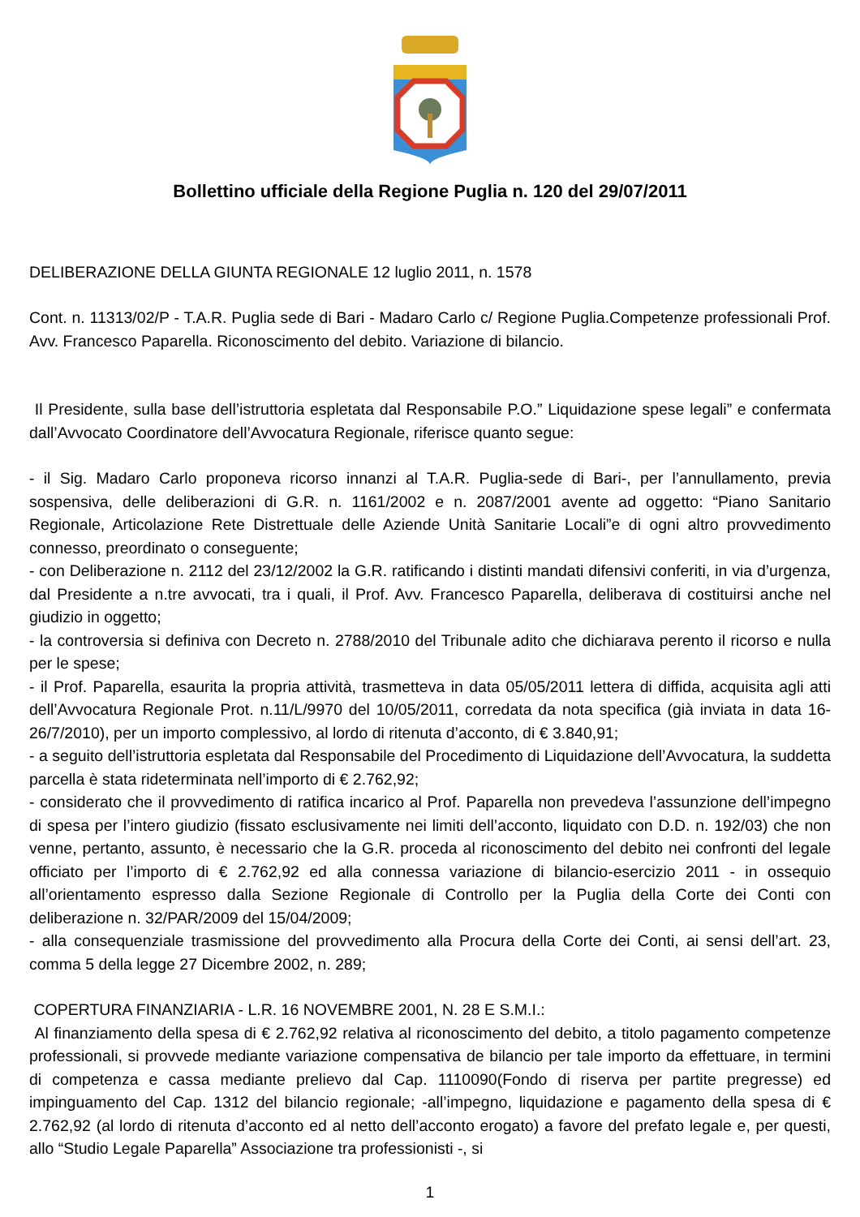Bollettino ufficiale della Regione Puglia n. 120 del 29/07/2011
DELIBERAZIONE DELLA GIUNTA REGIONALE 12 luglio 2011, n. 1578
Cont. n. 11313/02/P - T.A.R. Puglia sede di Bari - Madaro Carlo c/ Regione Puglia.Competenze professionali Prof. Avv. Francesco Paparella. Riconoscimento del debito. Variazione di bilancio.
Il Presidente, sulla base dell’istruttoria espletata dal Responsabile P.O.” Liquidazione spese legali” e confermata dall’Avvocato Coordinatore dell’Avvocatura Regionale, riferisce quanto segue:
- il Sig. Madaro Carlo proponeva ricorso innanzi al T.A.R. Puglia-sede di Bari-, per l’annullamento, previa sospensiva, delle deliberazioni di G.R. n. 1161/2002 e n. 2087/2001 avente ad oggetto: “Piano Sanitario Regionale, Articolazione Rete Distrettuale delle Aziende Unità Sanitarie Locali”e di ogni altro provvedimento connesso, preordinato o conseguente;
- con Deliberazione n. 2112 del 23/12/2002 la G.R. ratificando i distinti mandati difensivi conferiti, in via d’urgenza, dal Presidente a n.tre avvocati, tra i quali, il Prof. Avv. Francesco Paparella, deliberava di costituirsi anche nel giudizio in oggetto;
- la controversia si definiva con Decreto n. 2788/2010 del Tribunale adito che dichiarava perento il ricorso e nulla per le spese;
- il Prof. Paparella, esaurita la propria attività, trasmetteva in data 05/05/2011 lettera di diffida, acquisita agli atti dell’Avvocatura Regionale Prot. n.11/L/9970 del 10/05/2011, corredata da nota specifica (già inviata in data 16-26/7/2010), per un importo complessivo, al lordo di ritenuta d’acconto, di € 3.840,91;
- a seguito dell’istruttoria espletata dal Responsabile del Procedimento di Liquidazione dell’Avvocatura, la suddetta parcella è stata rideterminata nell’importo di € 2.762,92;
- considerato che il provvedimento di ratifica incarico al Prof. Paparella non prevedeva l’assunzione dell’impegno di spesa per l’intero giudizio (fissato esclusivamente nei limiti dell’acconto, liquidato con D.D. n. 192/03) che non venne, pertanto, assunto, è necessario che la G.R. proceda al riconoscimento del debito nei confronti del legale officiato per l’importo di € 2.762,92 ed alla connessa variazione di bilancio-esercizio 2011 - in ossequio all’orientamento espresso dalla Sezione Regionale di Controllo per la Puglia della Corte dei Conti con deliberazione n. 32/PAR/2009 del 15/04/2009;
- alla consequenziale trasmissione del provvedimento alla Procura della Corte dei Conti, ai sensi dell’art. 23, comma 5 della legge 27 Dicembre 2002, n. 289;
COPERTURA FINANZIARIA - L.R. 16 NOVEMBRE 2001, N. 28 E S.M.I.:
Al finanziamento della spesa di € 2.762,92 relativa al riconoscimento del debito, a titolo pagamento competenze professionali, si provvede mediante variazione compensativa de bilancio per tale importo da effettuare, in termini di competenza e cassa mediante prelievo dal Cap. 1110090(Fondo di riserva per partite pregresse) ed impinguamento del Cap. 1312 del bilancio regionale; -all’impegno, liquidazione e pagamento della spesa di € 2.762,92 (al lordo di ritenuta d’acconto ed al netto dell’acconto erogato) a favore del prefato legale e, per questi, allo “Studio Legale Paparella” Associazione tra professionisti -, si
1